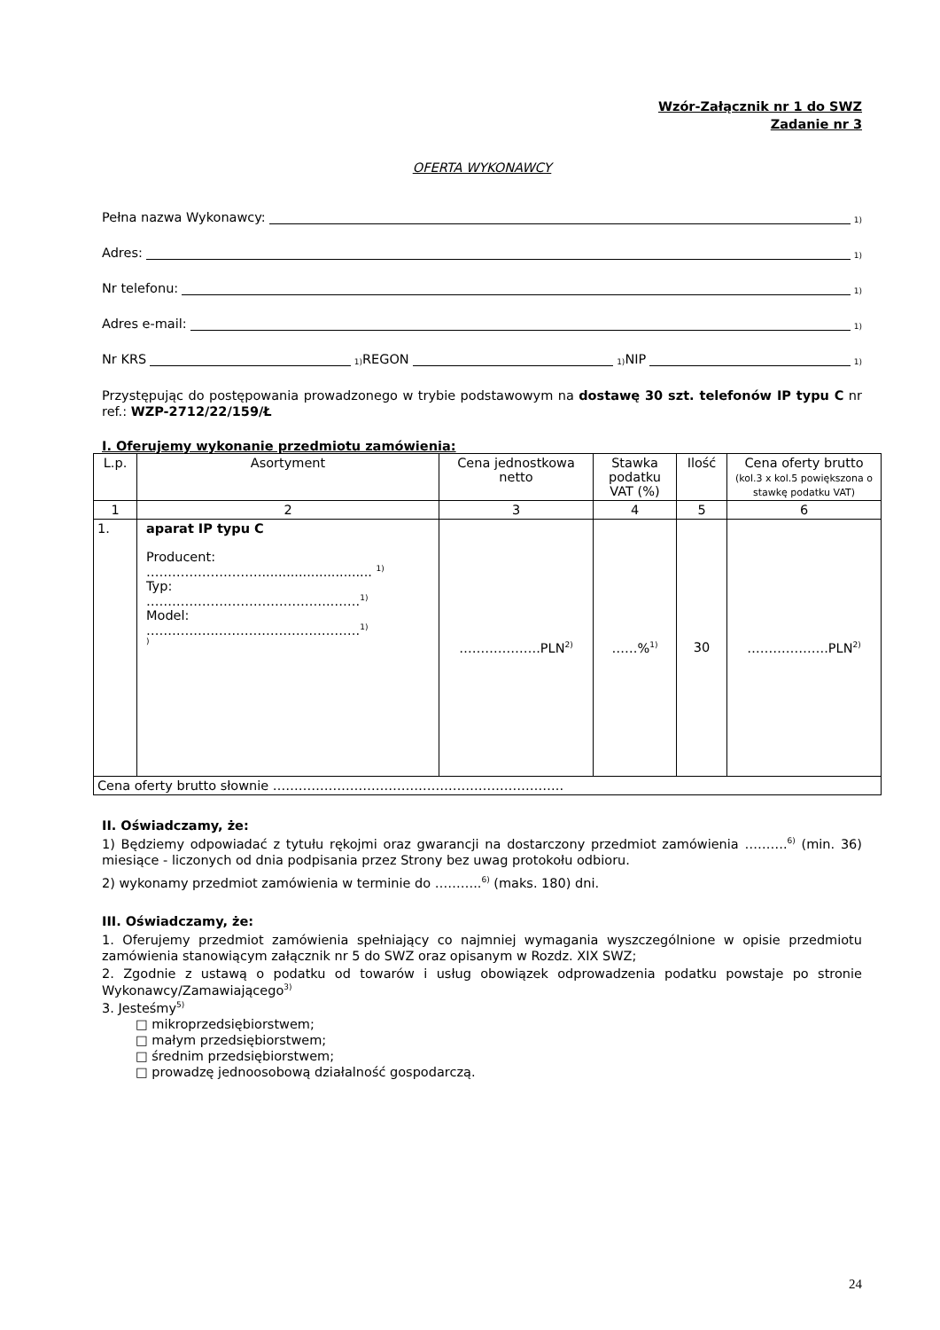Wzór-Załącznik nr 1 do SWZ
Zadanie nr 3
OFERTA WYKONAWCY
Pełna nazwa Wykonawcy: <sup>1)</sup>
Adres: <sup>1)</sup>
Nr telefonu: <sup>1)</sup>
Adres e-mail: <sup>1)</sup>
Nr KRS<sup>1)</sup> REGON<sup>1)</sup> NIP<sup>1)</sup>
Przystępując do postępowania prowadzonego w trybie podstawowym na dostawę 30 szt. telefonów IP typu C nr ref.: WZP-2712/22/159/Ł
I. Oferujemy wykonanie przedmiotu zamówienia:
| L.p. | Asortyment | Cena jednostkowa netto | Stawka podatku VAT (%) | Ilość | Cena oferty brutto (kol.3 x kol.5 powiększona o stawkę podatku VAT) |
| --- | --- | --- | --- | --- | --- |
| 1 | 2 | 3 | 4 | 5 | 6 |
| 1. | aparat IP typu C Producent: ………………………........................... <sup>1)</sup> Typ: …………………………………….…….<sup>1)</sup> Model: …………….…………………………….<sup>1)</sup> <sup>)</sup> | ……………….PLN<sup>2)</sup> | ……%<sup>1)</sup> | 30 | ……………….PLN<sup>2)</sup> |
| Cena oferty brutto słownie ………………………………………………………….. | | | | | |
II. Oświadczamy, że:
1) Będziemy odpowiadać z tytułu rękojmi oraz gwarancji na dostarczony przedmiot zamówienia ……….<sup>6)</sup> (min. 36) miesiące - liczonych od dnia podpisania przez Strony bez uwag protokołu odbioru.
2) wykonamy przedmiot zamówienia w terminie do ………..<sup>6)</sup> (maks. 180) dni.
III. Oświadczamy, że:
1. Oferujemy przedmiot zamówienia spełniający co najmniej wymagania wyszczególnione w opisie przedmiotu zamówienia stanowiącym załącznik nr 5 do SWZ oraz opisanym w Rozdz. XIX SWZ;
2. Zgodnie z ustawą o podatku od towarów i usług obowiązek odprowadzenia podatku powstaje po stronie Wykonawcy/Zamawiającego<sup>3)</sup>
3. Jesteśmy<sup>5)</sup>
□ mikroprzedsiębiorstwem;
□ małym przedsiębiorstwem;
□ średnim przedsiębiorstwem;
□ prowadzę jednoosobową działalność gospodarczą.
24